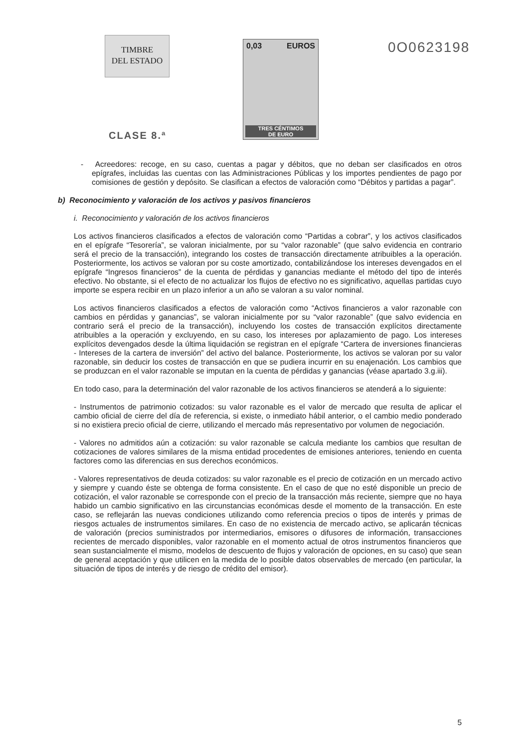TIMBRE
DEL ESTADO
CLASE 8.ª
0,03 EUROS
TRES CÉNTIMOS
DE EURO
0O0623198
- Acreedores: recoge, en su caso, cuentas a pagar y débitos, que no deban ser clasificados en otros epígrafes, incluidas las cuentas con las Administraciones Públicas y los importes pendientes de pago por comisiones de gestión y depósito. Se clasifican a efectos de valoración como “Débitos y partidas a pagar”.
b) Reconocimiento y valoración de los activos y pasivos financieros
i. Reconocimiento y valoración de los activos financieros
Los activos financieros clasificados a efectos de valoración como “Partidas a cobrar”, y los activos clasificados en el epígrafe “Tesorería”, se valoran inicialmente, por su “valor razonable” (que salvo evidencia en contrario será el precio de la transacción), integrando los costes de transacción directamente atribuibles a la operación. Posteriormente, los activos se valoran por su coste amortizado, contabilizándose los intereses devengados en el epígrafe “Ingresos financieros” de la cuenta de pérdidas y ganancias mediante el método del tipo de interés efectivo. No obstante, si el efecto de no actualizar los flujos de efectivo no es significativo, aquellas partidas cuyo importe se espera recibir en un plazo inferior a un año se valoran a su valor nominal.
Los activos financieros clasificados a efectos de valoración como “Activos financieros a valor razonable con cambios en pérdidas y ganancias”, se valoran inicialmente por su “valor razonable” (que salvo evidencia en contrario será el precio de la transacción), incluyendo los costes de transacción explícitos directamente atribuibles a la operación y excluyendo, en su caso, los intereses por aplazamiento de pago. Los intereses explícitos devengados desde la última liquidación se registran en el epígrafe “Cartera de inversiones financieras - Intereses de la cartera de inversión” del activo del balance. Posteriormente, los activos se valoran por su valor razonable, sin deducir los costes de transacción en que se pudiera incurrir en su enajenación. Los cambios que se produzcan en el valor razonable se imputan en la cuenta de pérdidas y ganancias (véase apartado 3.g.iii).
En todo caso, para la determinación del valor razonable de los activos financieros se atenderá a lo siguiente:
- Instrumentos de patrimonio cotizados: su valor razonable es el valor de mercado que resulta de aplicar el cambio oficial de cierre del día de referencia, si existe, o inmediato hábil anterior, o el cambio medio ponderado si no existiera precio oficial de cierre, utilizando el mercado más representativo por volumen de negociación.
- Valores no admitidos aún a cotización: su valor razonable se calcula mediante los cambios que resultan de cotizaciones de valores similares de la misma entidad procedentes de emisiones anteriores, teniendo en cuenta factores como las diferencias en sus derechos económicos.
- Valores representativos de deuda cotizados: su valor razonable es el precio de cotización en un mercado activo y siempre y cuando éste se obtenga de forma consistente. En el caso de que no esté disponible un precio de cotización, el valor razonable se corresponde con el precio de la transacción más reciente, siempre que no haya habido un cambio significativo en las circunstancias económicas desde el momento de la transacción. En este caso, se reflejarán las nuevas condiciones utilizando como referencia precios o tipos de interés y primas de riesgos actuales de instrumentos similares. En caso de no existencia de mercado activo, se aplicarán técnicas de valoración (precios suministrados por intermediarios, emisores o difusores de información, transacciones recientes de mercado disponibles, valor razonable en el momento actual de otros instrumentos financieros que sean sustancialmente el mismo, modelos de descuento de flujos y valoración de opciones, en su caso) que sean de general aceptación y que utilicen en la medida de lo posible datos observables de mercado (en particular, la situación de tipos de interés y de riesgo de crédito del emisor).
5